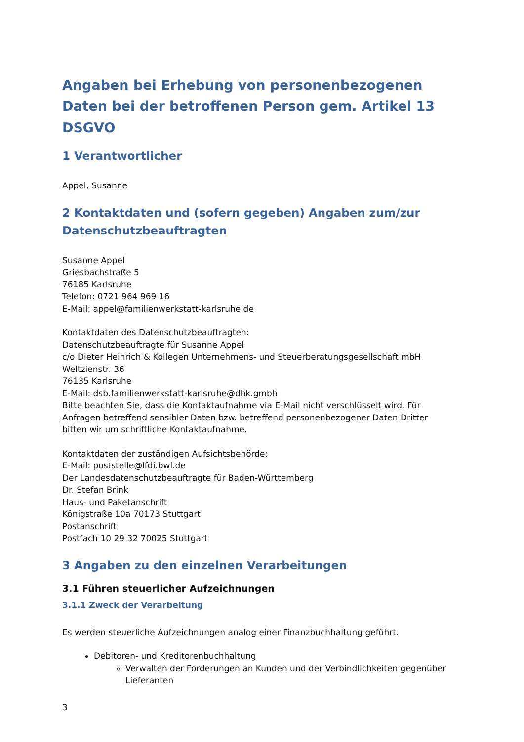Angaben bei Erhebung von personenbezogenen Daten bei der betroffenen Person gem. Artikel 13 DSGVO
1 Verantwortlicher
Appel, Susanne
2 Kontaktdaten und (sofern gegeben) Angaben zum/zur Datenschutzbeauftragten
Susanne Appel
Griesbachstraße 5
76185 Karlsruhe
Telefon: 0721 964 969 16
E-Mail: appel@familienwerkstatt-karlsruhe.de
Kontaktdaten des Datenschutzbeauftragten:
Datenschutzbeauftragte für Susanne Appel
c/o Dieter Heinrich & Kollegen Unternehmens- und Steuerberatungsgesellschaft mbH
Weltzienstr. 36
76135 Karlsruhe
E-Mail: dsb.familienwerkstatt-karlsruhe@dhk.gmbh
Bitte beachten Sie, dass die Kontaktaufnahme via E-Mail nicht verschlüsselt wird. Für Anfragen betreffend sensibler Daten bzw. betreffend personenbezogener Daten Dritter bitten wir um schriftliche Kontaktaufnahme.
Kontaktdaten der zuständigen Aufsichtsbehörde:
E-Mail: poststelle@lfdi.bwl.de
Der Landesdatenschutzbeauftragte für Baden-Württemberg
Dr. Stefan Brink
Haus- und Paketanschrift
Königstraße 10a 70173 Stuttgart
Postanschrift
Postfach 10 29 32 70025 Stuttgart
3 Angaben zu den einzelnen Verarbeitungen
3.1 Führen steuerlicher Aufzeichnungen
3.1.1 Zweck der Verarbeitung
Es werden steuerliche Aufzeichnungen analog einer Finanzbuchhaltung geführt.
Debitoren- und Kreditorenbuchhaltung
Verwalten der Forderungen an Kunden und der Verbindlichkeiten gegenüber Lieferanten
3